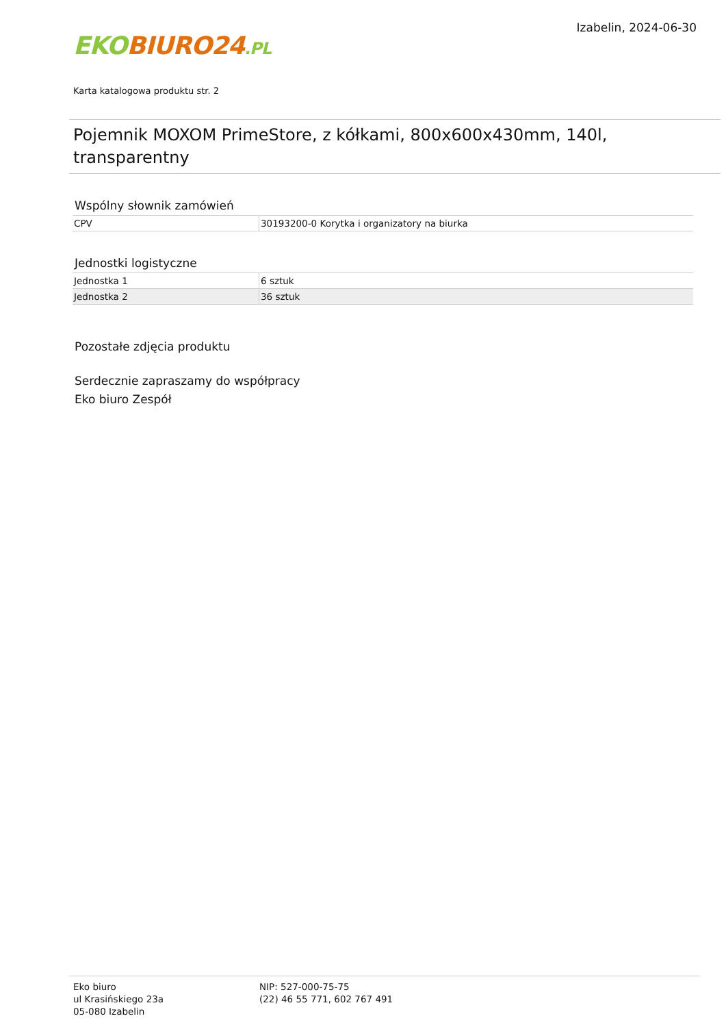EKO BIURO24.PL
Izabelin, 2024-06-30
Karta katalogowa produktu str. 2
Pojemnik MOXOM PrimeStore, z kółkami, 800x600x430mm, 140l, transparentny
Wspólny słownik zamówień
| CPV | 30193200-0 Korytka i organizatory na biurka |
Jednostki logistyczne
| Jednostka 1 | 6 sztuk |
| Jednostka 2 | 36 sztuk |
Pozostałe zdjęcia produktu
Serdecznie zapraszamy do współpracy
Eko biuro Zespół
Eko biuro
ul Krasińskiego 23a
05-080 Izabelin
NIP: 527-000-75-75
(22) 46 55 771, 602 767 491